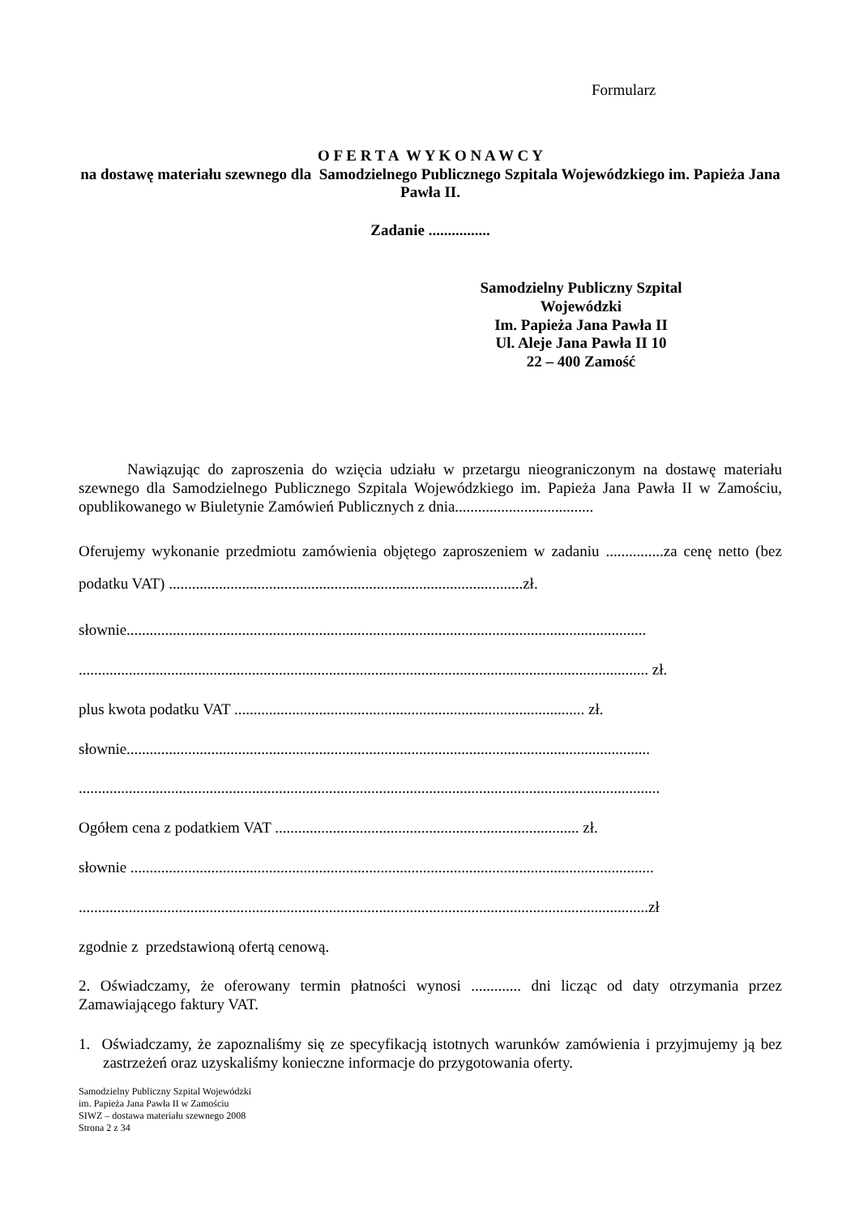Formularz
O F E R T A W Y K O N A W C Y
na dostawę materiału szewnego dla Samodzielnego Publicznego Szpitala Wojewódzkiego im. Papieża Jana Pawła II.
Zadanie ................
Samodzielny Publiczny Szpital Wojewódzki
Im. Papieża Jana Pawła II
Ul. Aleje Jana Pawła II 10
22 – 400 Zamość
Nawiązując do zaproszenia do wzięcia udziału w przetargu nieograniczonym na dostawę materiału szewnego dla Samodzielnego Publicznego Szpitala Wojewódzkiego im. Papieża Jana Pawła II w Zamościu, opublikowanego w Biuletynie Zamówień Publicznych z dnia....................................
Oferujemy wykonanie przedmiotu zamówienia objętego zaproszeniem w zadaniu ...............za cenę netto (bez podatku VAT) ............................................................................................zł.
słownie.......................................................................................................................................
.................................................................................................................................................... zł.
plus kwota podatku VAT ........................................................................................... zł.
słownie........................................................................................................................................
.......................................................................................................................................................
Ogółem cena z podatkiem VAT ............................................................................... zł.
słownie ........................................................................................................................................
....................................................................................................................................................zł
zgodnie z przedstawioną ofertą cenową.
2. Oświadczamy, że oferowany termin płatności wynosi ............. dni licząc od daty otrzymania przez Zamawiającego faktury VAT.
1. Oświadczamy, że zapoznaliśmy się ze specyfikacją istotnych warunków zamówienia i przyjmujemy ją bez zastrzeżeń oraz uzyskaliśmy konieczne informacje do przygotowania oferty.
Samodzielny Publiczny Szpital Wojewódzki
im. Papieża Jana Pawła II w Zamościu
SIWZ – dostawa materiału szewnego 2008
Strona 2 z 34